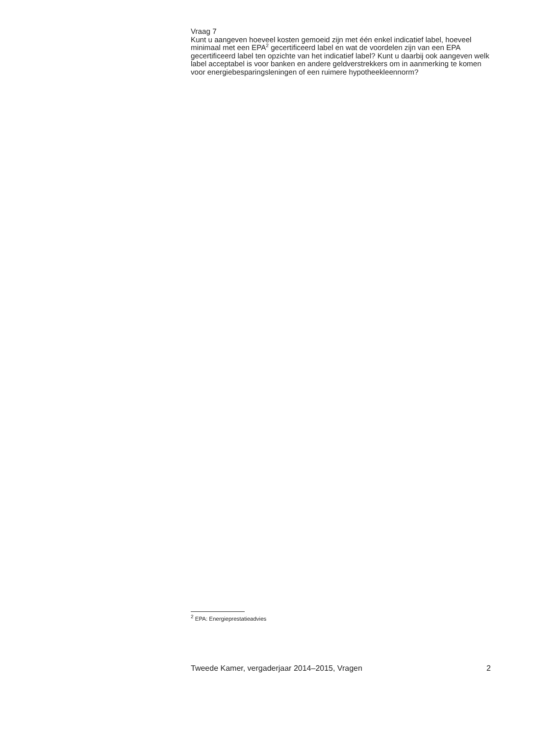Vraag 7
Kunt u aangeven hoeveel kosten gemoeid zijn met één enkel indicatief label, hoeveel minimaal met een EPA<sup>2</sup> gecertificeerd label en wat de voordelen zijn van een EPA gecertificeerd label ten opzichte van het indicatief label? Kunt u daarbij ook aangeven welk label acceptabel is voor banken en andere geldverstrekkers om in aanmerking te komen voor energiebesparingsleningen of een ruimere hypotheekleennorm?
<sup>2</sup> EPA: Energieprestatieadvies
Tweede Kamer, vergaderjaar 2014–2015, Vragen 2